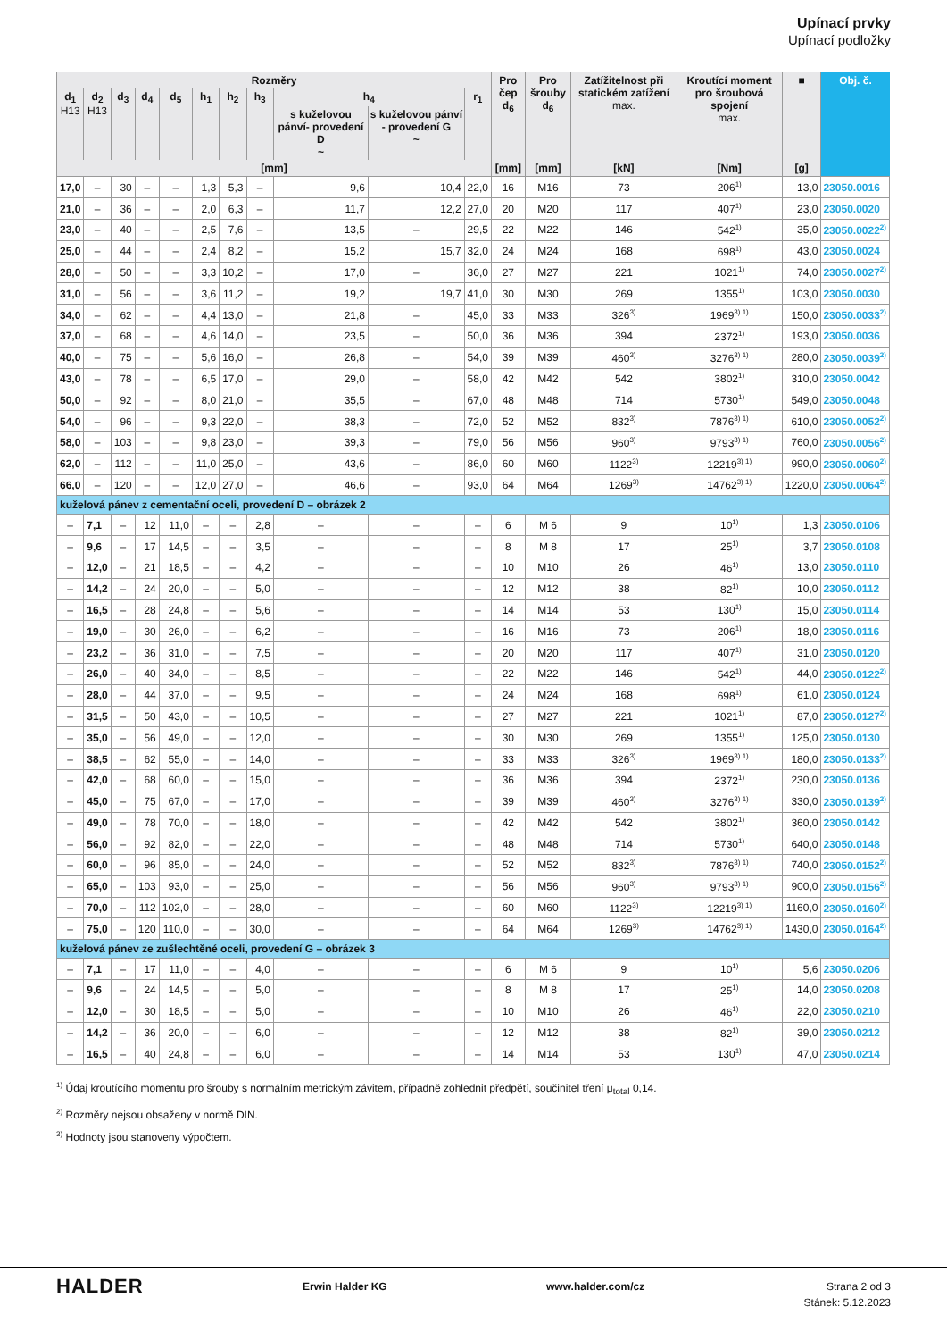Upínací prvky
Upínací podložky
| Rozměry | | | | | | | | | | | Pro čep d<sub>6</sub> | Pro šrouby d<sub>6</sub> | Zatížitelnost při statickém zatížení max. | Kroutící moment pro šroubová spojení max. | ■ | Obj. č. |
| --- | --- | --- | --- | --- | --- | --- | --- | --- | --- | --- | --- | --- | --- | --- | --- | --- |
| d<sub>1</sub> H13 | d<sub>2</sub> H13 | d<sub>3</sub> | d<sub>4</sub> | d<sub>5</sub> | h<sub>1</sub> | h<sub>2</sub> | h<sub>3</sub> | h<sub>4</sub> | | r<sub>1</sub> | | | | | | |
| | | | | | | | | s kuželovou pánví- provedení D ~ | s kuželovou pánví - provedení G ~ | | | | | | | |
| [mm] | | | | | | | | | | | [mm] | [mm] | [kN] | [Nm] | [g] | |
| 17,0 | – | 30 | – | – | 1,3 | 5,3 | – | 9,6 | 10,4 | 22,0 | 16 | M16 | 73 | 206<sup>1)</sup> | 13,0 | 23050.0016 |
| 21,0 | – | 36 | – | – | 2,0 | 6,3 | – | 11,7 | 12,2 | 27,0 | 20 | M20 | 117 | 407<sup>1)</sup> | 23,0 | 23050.0020 |
| 23,0 | – | 40 | – | – | 2,5 | 7,6 | – | 13,5 | – | 29,5 | 22 | M22 | 146 | 542<sup>1)</sup> | 35,0 | 23050.0022<sup>2)</sup> |
| 25,0 | – | 44 | – | – | 2,4 | 8,2 | – | 15,2 | 15,7 | 32,0 | 24 | M24 | 168 | 698<sup>1)</sup> | 43,0 | 23050.0024 |
| 28,0 | – | 50 | – | – | 3,3 | 10,2 | – | 17,0 | – | 36,0 | 27 | M27 | 221 | 1021<sup>1)</sup> | 74,0 | 23050.0027<sup>2)</sup> |
| 31,0 | – | 56 | – | – | 3,6 | 11,2 | – | 19,2 | 19,7 | 41,0 | 30 | M30 | 269 | 1355<sup>1)</sup> | 103,0 | 23050.0030 |
| 34,0 | – | 62 | – | – | 4,4 | 13,0 | – | 21,8 | – | 45,0 | 33 | M33 | 326<sup>3)</sup> | 1969<sup>3) 1)</sup> | 150,0 | 23050.0033<sup>2)</sup> |
| 37,0 | – | 68 | – | – | 4,6 | 14,0 | – | 23,5 | – | 50,0 | 36 | M36 | 394 | 2372<sup>1)</sup> | 193,0 | 23050.0036 |
| 40,0 | – | 75 | – | – | 5,6 | 16,0 | – | 26,8 | – | 54,0 | 39 | M39 | 460<sup>3)</sup> | 3276<sup>3) 1)</sup> | 280,0 | 23050.0039<sup>2)</sup> |
| 43,0 | – | 78 | – | – | 6,5 | 17,0 | – | 29,0 | – | 58,0 | 42 | M42 | 542 | 3802<sup>1)</sup> | 310,0 | 23050.0042 |
| 50,0 | – | 92 | – | – | 8,0 | 21,0 | – | 35,5 | – | 67,0 | 48 | M48 | 714 | 5730<sup>1)</sup> | 549,0 | 23050.0048 |
| 54,0 | – | 96 | – | – | 9,3 | 22,0 | – | 38,3 | – | 72,0 | 52 | M52 | 832<sup>3)</sup> | 7876<sup>3) 1)</sup> | 610,0 | 23050.0052<sup>2)</sup> |
| 58,0 | – | 103 | – | – | 9,8 | 23,0 | – | 39,3 | – | 79,0 | 56 | M56 | 960<sup>3)</sup> | 9793<sup>3) 1)</sup> | 760,0 | 23050.0056<sup>2)</sup> |
| 62,0 | – | 112 | – | – | 11,0 | 25,0 | – | 43,6 | – | 86,0 | 60 | M60 | 1122<sup>3)</sup> | 12219<sup>3) 1)</sup> | 990,0 | 23050.0060<sup>2)</sup> |
| 66,0 | – | 120 | – | – | 12,0 | 27,0 | – | 46,6 | – | 93,0 | 64 | M64 | 1269<sup>3)</sup> | 14762<sup>3) 1)</sup> | 1220,0 | 23050.0064<sup>2)</sup> |
| kuželová pánev z cementační oceli, provedení D – obrázek 2 | | | | | | | | | | | | | | | | |
| – | 7,1 | – | 12 | 11,0 | – | – | 2,8 | – | – | – | 6 | M 6 | 9 | 10<sup>1)</sup> | 1,3 | 23050.0106 |
| – | 9,6 | – | 17 | 14,5 | – | – | 3,5 | – | – | – | 8 | M 8 | 17 | 25<sup>1)</sup> | 3,7 | 23050.0108 |
| – | 12,0 | – | 21 | 18,5 | – | – | 4,2 | – | – | – | 10 | M10 | 26 | 46<sup>1)</sup> | 13,0 | 23050.0110 |
| – | 14,2 | – | 24 | 20,0 | – | – | 5,0 | – | – | – | 12 | M12 | 38 | 82<sup>1)</sup> | 10,0 | 23050.0112 |
| – | 16,5 | – | 28 | 24,8 | – | – | 5,6 | – | – | – | 14 | M14 | 53 | 130<sup>1)</sup> | 15,0 | 23050.0114 |
| – | 19,0 | – | 30 | 26,0 | – | – | 6,2 | – | – | – | 16 | M16 | 73 | 206<sup>1)</sup> | 18,0 | 23050.0116 |
| – | 23,2 | – | 36 | 31,0 | – | – | 7,5 | – | – | – | 20 | M20 | 117 | 407<sup>1)</sup> | 31,0 | 23050.0120 |
| – | 26,0 | – | 40 | 34,0 | – | – | 8,5 | – | – | – | 22 | M22 | 146 | 542<sup>1)</sup> | 44,0 | 23050.0122<sup>2)</sup> |
| – | 28,0 | – | 44 | 37,0 | – | – | 9,5 | – | – | – | 24 | M24 | 168 | 698<sup>1)</sup> | 61,0 | 23050.0124 |
| – | 31,5 | – | 50 | 43,0 | – | – | 10,5 | – | – | – | 27 | M27 | 221 | 1021<sup>1)</sup> | 87,0 | 23050.0127<sup>2)</sup> |
| – | 35,0 | – | 56 | 49,0 | – | – | 12,0 | – | – | – | 30 | M30 | 269 | 1355<sup>1)</sup> | 125,0 | 23050.0130 |
| – | 38,5 | – | 62 | 55,0 | – | – | 14,0 | – | – | – | 33 | M33 | 326<sup>3)</sup> | 1969<sup>3) 1)</sup> | 180,0 | 23050.0133<sup>2)</sup> |
| – | 42,0 | – | 68 | 60,0 | – | – | 15,0 | – | – | – | 36 | M36 | 394 | 2372<sup>1)</sup> | 230,0 | 23050.0136 |
| – | 45,0 | – | 75 | 67,0 | – | – | 17,0 | – | – | – | 39 | M39 | 460<sup>3)</sup> | 3276<sup>3) 1)</sup> | 330,0 | 23050.0139<sup>2)</sup> |
| – | 49,0 | – | 78 | 70,0 | – | – | 18,0 | – | – | – | 42 | M42 | 542 | 3802<sup>1)</sup> | 360,0 | 23050.0142 |
| – | 56,0 | – | 92 | 82,0 | – | – | 22,0 | – | – | – | 48 | M48 | 714 | 5730<sup>1)</sup> | 640,0 | 23050.0148 |
| – | 60,0 | – | 96 | 85,0 | – | – | 24,0 | – | – | – | 52 | M52 | 832<sup>3)</sup> | 7876<sup>3) 1)</sup> | 740,0 | 23050.0152<sup>2)</sup> |
| – | 65,0 | – | 103 | 93,0 | – | – | 25,0 | – | – | – | 56 | M56 | 960<sup>3)</sup> | 9793<sup>3) 1)</sup> | 900,0 | 23050.0156<sup>2)</sup> |
| – | 70,0 | – | 112 | 102,0 | – | – | 28,0 | – | – | – | 60 | M60 | 1122<sup>3)</sup> | 12219<sup>3) 1)</sup> | 1160,0 | 23050.0160<sup>2)</sup> |
| – | 75,0 | – | 120 | 110,0 | – | – | 30,0 | – | – | – | 64 | M64 | 1269<sup>3)</sup> | 14762<sup>3) 1)</sup> | 1430,0 | 23050.0164<sup>2)</sup> |
| kuželová pánev ze zušlechtěné oceli, provedení G – obrázek 3 | | | | | | | | | | | | | | | | |
| – | 7,1 | – | 17 | 11,0 | – | – | 4,0 | – | – | – | 6 | M 6 | 9 | 10<sup>1)</sup> | 5,6 | 23050.0206 |
| – | 9,6 | – | 24 | 14,5 | – | – | 5,0 | – | – | – | 8 | M 8 | 17 | 25<sup>1)</sup> | 14,0 | 23050.0208 |
| – | 12,0 | – | 30 | 18,5 | – | – | 5,0 | – | – | – | 10 | M10 | 26 | 46<sup>1)</sup> | 22,0 | 23050.0210 |
| – | 14,2 | – | 36 | 20,0 | – | – | 6,0 | – | – | – | 12 | M12 | 38 | 82<sup>1)</sup> | 39,0 | 23050.0212 |
| – | 16,5 | – | 40 | 24,8 | – | – | 6,0 | – | – | – | 14 | M14 | 53 | 130<sup>1)</sup> | 47,0 | 23050.0214 |
<sup>1)</sup> Údaj kroutícího momentu pro šrouby s normálním metrickým závitem, případně zohlednit předpětí, součinitel tření μ<sub>total</sub> 0,14.
<sup>2)</sup> Rozměry nejsou obsaženy v normě DIN.
<sup>3)</sup> Hodnoty jsou stanoveny výpočtem.
HALDER
Erwin Halder KG www.halder.com/cz Strana 2 od 3
Stánek: 5.12.2023